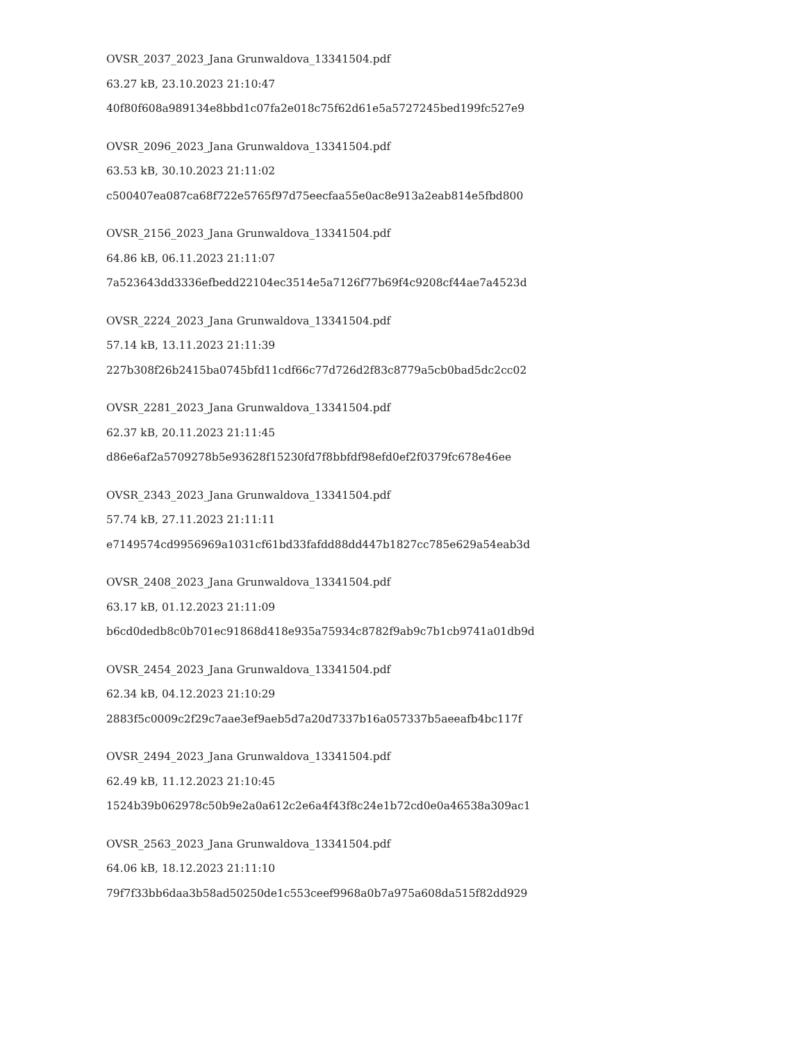OVSR_2037_2023_Jana Grunwaldova_13341504.pdf
63.27 kB, 23.10.2023 21:10:47
40f80f608a989134e8bbd1c07fa2e018c75f62d61e5a5727245bed199fc527e9
OVSR_2096_2023_Jana Grunwaldova_13341504.pdf
63.53 kB, 30.10.2023 21:11:02
c500407ea087ca68f722e5765f97d75eecfaa55e0ac8e913a2eab814e5fbd800
OVSR_2156_2023_Jana Grunwaldova_13341504.pdf
64.86 kB, 06.11.2023 21:11:07
7a523643dd3336efbedd22104ec3514e5a7126f77b69f4c9208cf44ae7a4523d
OVSR_2224_2023_Jana Grunwaldova_13341504.pdf
57.14 kB, 13.11.2023 21:11:39
227b308f26b2415ba0745bfd11cdf66c77d726d2f83c8779a5cb0bad5dc2cc02
OVSR_2281_2023_Jana Grunwaldova_13341504.pdf
62.37 kB, 20.11.2023 21:11:45
d86e6af2a5709278b5e93628f15230fd7f8bbfdf98efd0ef2f0379fc678e46ee
OVSR_2343_2023_Jana Grunwaldova_13341504.pdf
57.74 kB, 27.11.2023 21:11:11
e7149574cd9956969a1031cf61bd33fafdd88dd447b1827cc785e629a54eab3d
OVSR_2408_2023_Jana Grunwaldova_13341504.pdf
63.17 kB, 01.12.2023 21:11:09
b6cd0dedb8c0b701ec91868d418e935a75934c8782f9ab9c7b1cb9741a01db9d
OVSR_2454_2023_Jana Grunwaldova_13341504.pdf
62.34 kB, 04.12.2023 21:10:29
2883f5c0009c2f29c7aae3ef9aeb5d7a20d7337b16a057337b5aeeafb4bc117f
OVSR_2494_2023_Jana Grunwaldova_13341504.pdf
62.49 kB, 11.12.2023 21:10:45
1524b39b062978c50b9e2a0a612c2e6a4f43f8c24e1b72cd0e0a46538a309ac1
OVSR_2563_2023_Jana Grunwaldova_13341504.pdf
64.06 kB, 18.12.2023 21:11:10
79f7f33bb6daa3b58ad50250de1c553ceef9968a0b7a975a608da515f82dd929